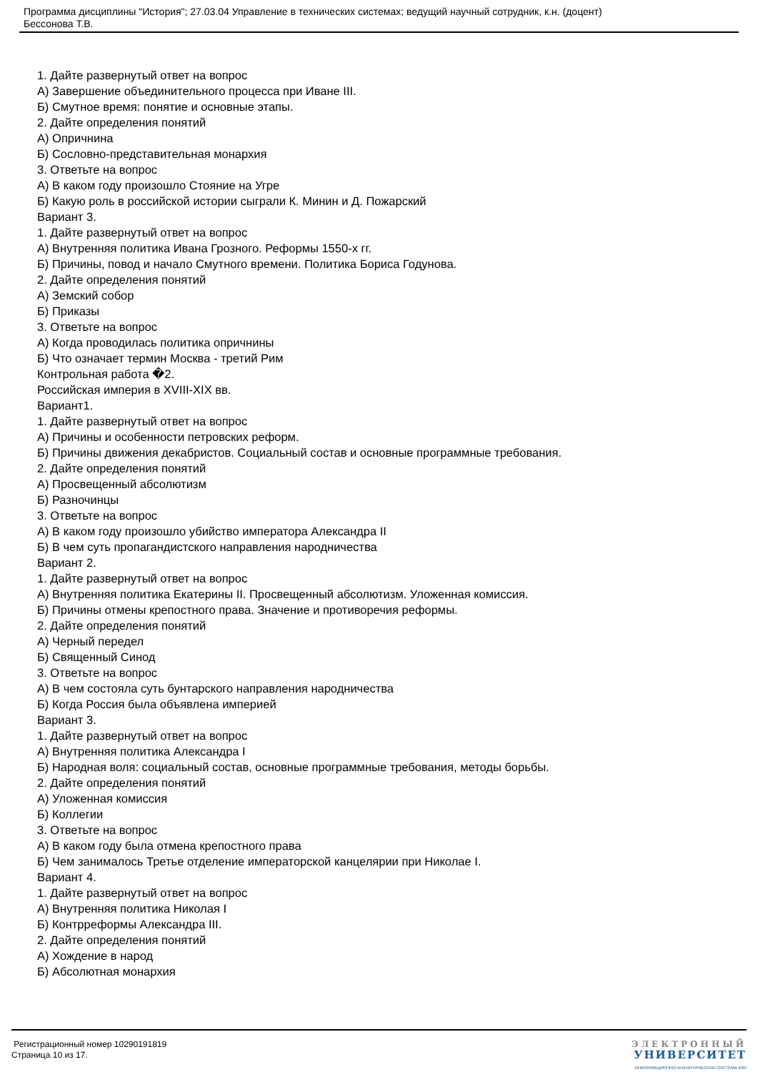Программа дисциплины "История"; 27.03.04 Управление в технических системах; ведущий научный сотрудник, к.н. (доцент)
Бессонова Т.В.
1. Дайте развернутый ответ на вопрос
А) Завершение объединительного процесса при Иване III.
Б) Смутное время: понятие и основные этапы.
2. Дайте определения понятий
А) Опричнина
Б) Сословно-представительная монархия
3. Ответьте на вопрос
А) В каком году произошло Стояние на Угре
Б) Какую роль в российской истории сыграли К. Минин и Д. Пожарский
Вариант 3.
1. Дайте развернутый ответ на вопрос
А) Внутренняя политика Ивана Грозного. Реформы 1550-х гг.
Б) Причины, повод и начало Смутного времени. Политика Бориса Годунова.
2. Дайте определения понятий
А) Земский собор
Б) Приказы
3. Ответьте на вопрос
А) Когда проводилась политика опричнины
Б) Что означает термин Москва - третий Рим
Контрольная работа �2.
Российская империя в XVIII-XIX вв.
Вариант1.
1. Дайте развернутый ответ на вопрос
А) Причины и особенности петровских реформ.
Б) Причины движения декабристов. Социальный состав и основные программные требования.
2. Дайте определения понятий
А) Просвещенный абсолютизм
Б) Разночинцы
3. Ответьте на вопрос
А) В каком году произошло убийство императора Александра II
Б) В чем суть пропагандистского направления народничества
Вариант 2.
1. Дайте развернутый ответ на вопрос
А) Внутренняя политика Екатерины II. Просвещенный абсолютизм. Уложенная комиссия.
Б) Причины отмены крепостного права. Значение и противоречия реформы.
2. Дайте определения понятий
А) Черный передел
Б) Священный Синод
3. Ответьте на вопрос
А) В чем состояла суть бунтарского направления народничества
Б) Когда Россия была объявлена империей
Вариант 3.
1. Дайте развернутый ответ на вопрос
А) Внутренняя политика Александра I
Б) Народная воля: социальный состав, основные программные требования, методы борьбы.
2. Дайте определения понятий
А) Уложенная комиссия
Б) Коллегии
3. Ответьте на вопрос
А) В каком году была отмена крепостного права
Б) Чем занималось Третье отделение императорской канцелярии при Николае I.
Вариант 4.
1. Дайте развернутый ответ на вопрос
А) Внутренняя политика Николая I
Б) Контрреформы Александра III.
2. Дайте определения понятий
А) Хождение в народ
Б) Абсолютная монархия
Регистрационный номер 10290191819
Страница 10 из 17.
ЭЛЕКТРОННЫЙ
УНИВЕРСИТЕТ
ИНФОРМАЦИОННО-АНАЛИТИЧЕСКАЯ СИСТЕМА КФУ